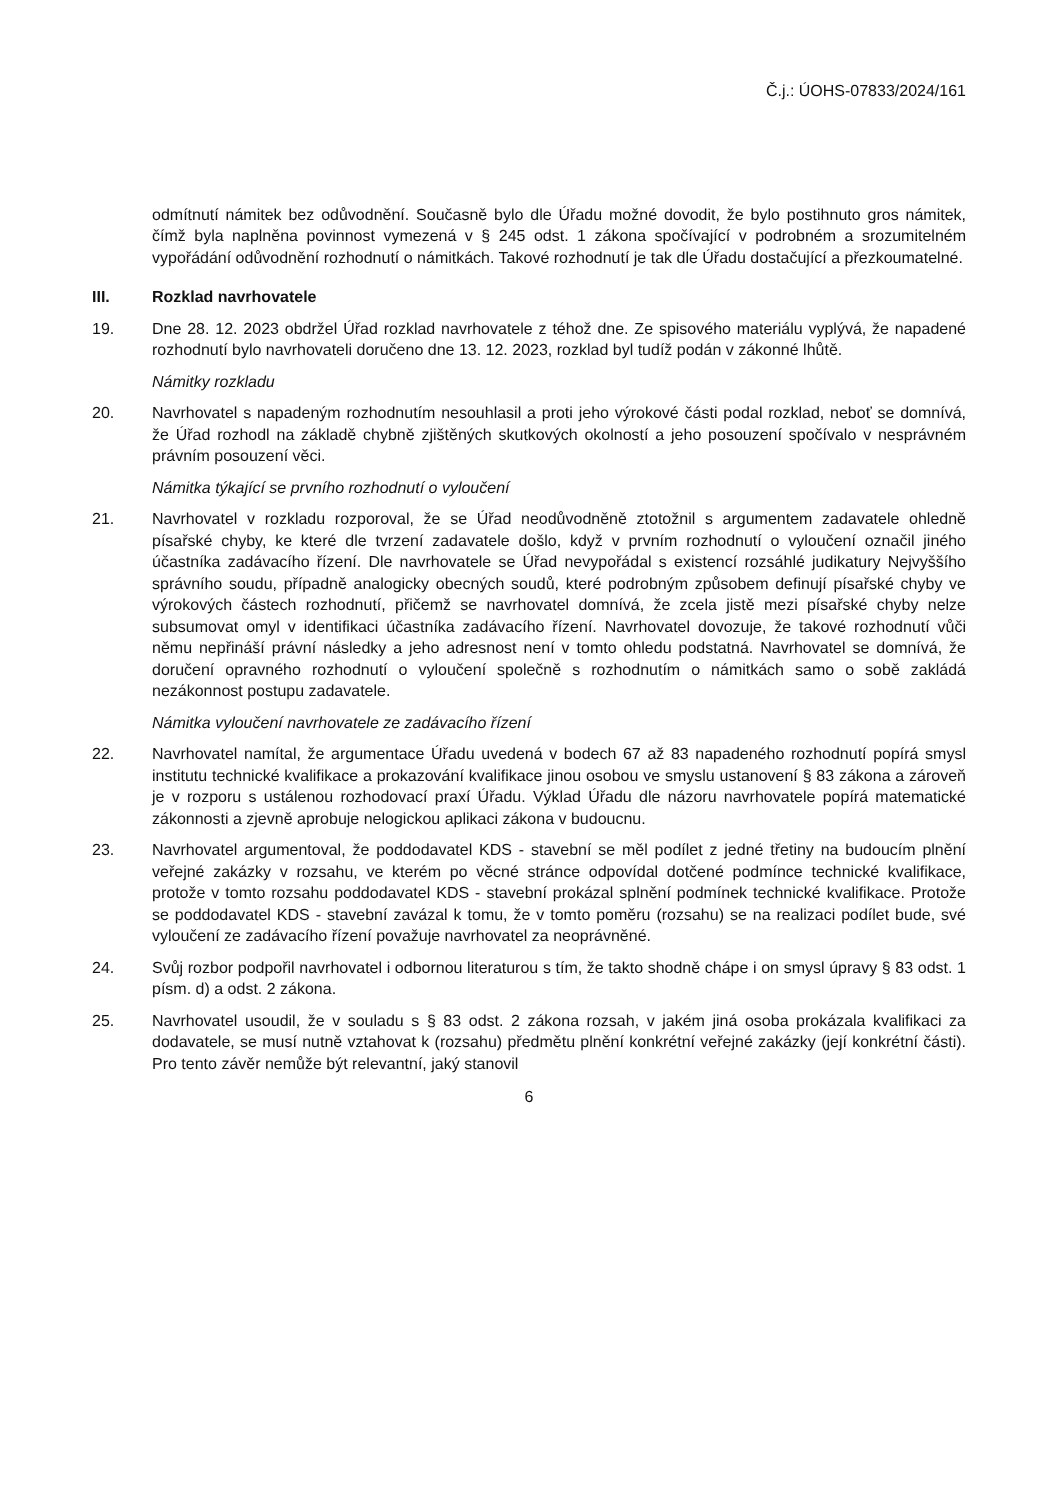Č.j.: ÚOHS-07833/2024/161
odmítnutí námitek bez odůvodnění. Současně bylo dle Úřadu možné dovodit, že bylo postihnuto gros námitek, čímž byla naplněna povinnost vymezená v § 245 odst. 1 zákona spočívající v podrobném a srozumitelném vypořádání odůvodnění rozhodnutí o námitkách. Takové rozhodnutí je tak dle Úřadu dostačující a přezkoumatelné.
III. Rozklad navrhovatele
19. Dne 28. 12. 2023 obdržel Úřad rozklad navrhovatele z téhož dne. Ze spisového materiálu vyplývá, že napadené rozhodnutí bylo navrhovateli doručeno dne 13. 12. 2023, rozklad byl tudíž podán v zákonné lhůtě.
Námitky rozkladu
20. Navrhovatel s napadeným rozhodnutím nesouhlasil a proti jeho výrokové části podal rozklad, neboť se domnívá, že Úřad rozhodl na základě chybně zjištěných skutkových okolností a jeho posouzení spočívalo v nesprávném právním posouzení věci.
Námitka týkající se prvního rozhodnutí o vyloučení
21. Navrhovatel v rozkladu rozporoval, že se Úřad neodůvodněně ztotožnil s argumentem zadavatele ohledně písařské chyby, ke které dle tvrzení zadavatele došlo, když v prvním rozhodnutí o vyloučení označil jiného účastníka zadávacího řízení. Dle navrhovatele se Úřad nevypořádal s existencí rozsáhlé judikatury Nejvyššího správního soudu, případně analogicky obecných soudů, které podrobným způsobem definují písařské chyby ve výrokových částech rozhodnutí, přičemž se navrhovatel domnívá, že zcela jistě mezi písařské chyby nelze subsumovat omyl v identifikaci účastníka zadávacího řízení. Navrhovatel dovozuje, že takové rozhodnutí vůči němu nepřináší právní následky a jeho adresnost není v tomto ohledu podstatná. Navrhovatel se domnívá, že doručení opravného rozhodnutí o vyloučení společně s rozhodnutím o námitkách samo o sobě zakládá nezákonnost postupu zadavatele.
Námitka vyloučení navrhovatele ze zadávacího řízení
22. Navrhovatel namítal, že argumentace Úřadu uvedená v bodech 67 až 83 napadeného rozhodnutí popírá smysl institutu technické kvalifikace a prokazování kvalifikace jinou osobou ve smyslu ustanovení § 83 zákona a zároveň je v rozporu s ustálenou rozhodovací praxí Úřadu. Výklad Úřadu dle názoru navrhovatele popírá matematické zákonnosti a zjevně aprobuje nelogickou aplikaci zákona v budoucnu.
23. Navrhovatel argumentoval, že poddodavatel KDS - stavební se měl podílet z jedné třetiny na budoucím plnění veřejné zakázky v rozsahu, ve kterém po věcné stránce odpovídal dotčené podmínce technické kvalifikace, protože v tomto rozsahu poddodavatel KDS - stavební prokázal splnění podmínek technické kvalifikace. Protože se poddodavatel KDS - stavební zavázal k tomu, že v tomto poměru (rozsahu) se na realizaci podílet bude, své vyloučení ze zadávacího řízení považuje navrhovatel za neoprávněné.
24. Svůj rozbor podpořil navrhovatel i odbornou literaturou s tím, že takto shodně chápe i on smysl úpravy § 83 odst. 1 písm. d) a odst. 2 zákona.
25. Navrhovatel usoudil, že v souladu s § 83 odst. 2 zákona rozsah, v jakém jiná osoba prokázala kvalifikaci za dodavatele, se musí nutně vztahovat k (rozsahu) předmětu plnění konkrétní veřejné zakázky (její konkrétní části). Pro tento závěr nemůže být relevantní, jaký stanovil
6